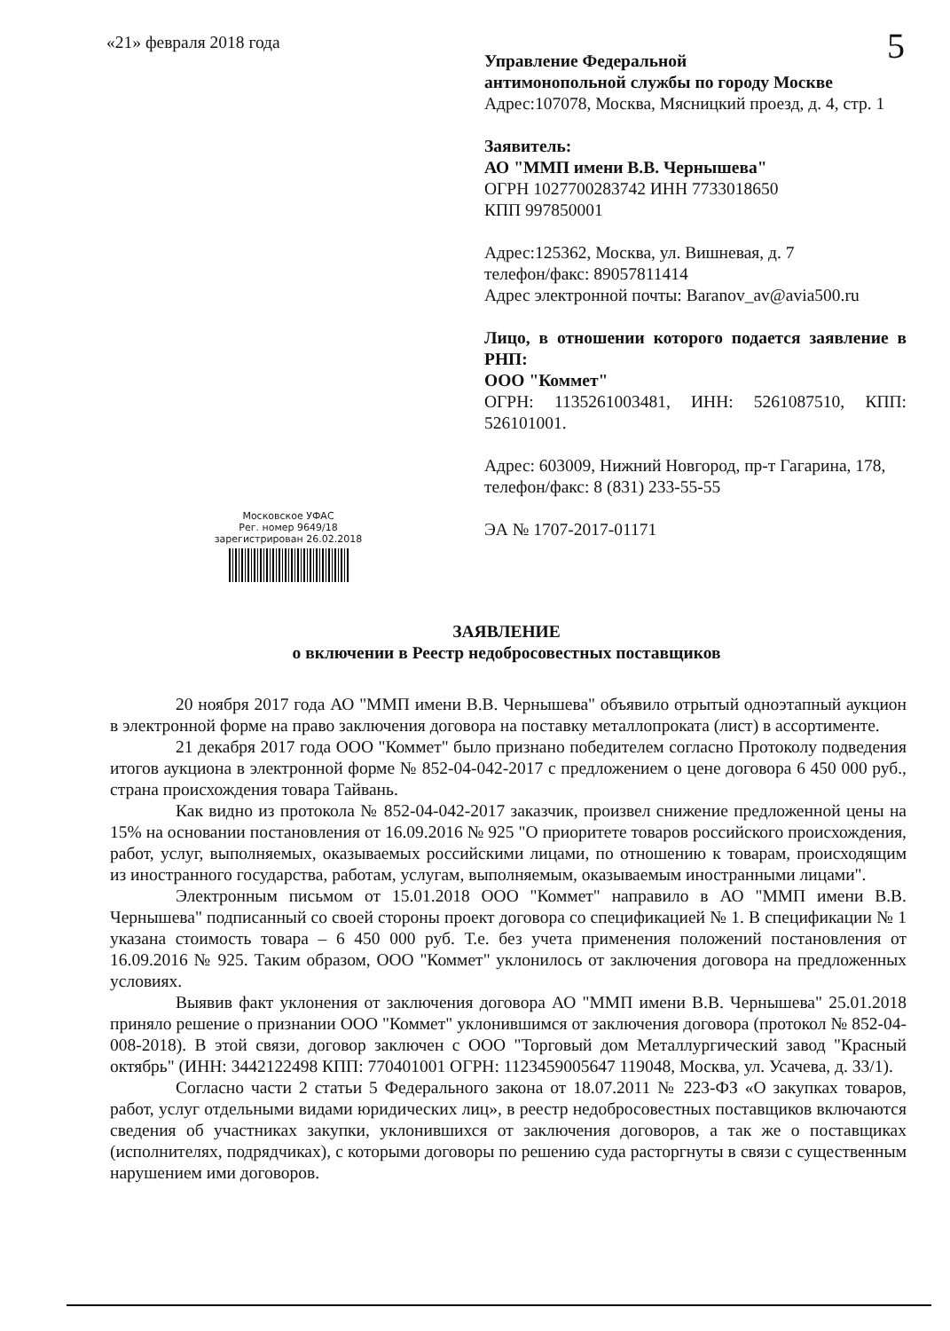«21» февраля 2018 года 5
Управление Федеральной
антимонопольной службы по городу Москве
Адрес:107078, Москва, Мясницкий проезд, д. 4, стр. 1
Заявитель:
АО "ММП имени В.В. Чернышева"
ОГРН 1027700283742 ИНН 7733018650
КПП 997850001
Адрес:125362, Москва, ул. Вишневая, д. 7
телефон/факс: 89057811414
Адрес электронной почты: Baranov_av@avia500.ru
Лицо, в отношении которого подается заявление в РНП:
ООО "Коммет"
ОГРН: 1135261003481, ИНН: 5261087510, КПП: 526101001.
Адрес: 603009, Нижний Новгород, пр-т Гагарина, 178,
телефон/факс: 8 (831) 233-55-55
ЭА № 1707-2017-01171
Московское УФАС
Рег. номер 9649/18
зарегистрирован 26.02.2018
ЗАЯВЛЕНИЕ
о включении в Реестр недобросовестных поставщиков
20 ноября 2017 года АО "ММП имени В.В. Чернышева" объявило отрытый одноэтапный аукцион в электронной форме на право заключения договора на поставку металлопроката (лист) в ассортименте.
21 декабря 2017 года ООО "Коммет" было признано победителем согласно Протоколу подведения итогов аукциона в электронной форме № 852-04-042-2017 с предложением о цене договора 6 450 000 руб., страна происхождения товара Тайвань.
Как видно из протокола № 852-04-042-2017 заказчик, произвел снижение предложенной цены на 15% на основании постановления от 16.09.2016 № 925 "О приоритете товаров российского происхождения, работ, услуг, выполняемых, оказываемых российскими лицами, по отношению к товарам, происходящим из иностранного государства, работам, услугам, выполняемым, оказываемым иностранными лицами".
Электронным письмом от 15.01.2018 ООО "Коммет" направило в АО "ММП имени В.В. Чернышева" подписанный со своей стороны проект договора со спецификацией № 1. В спецификации № 1 указана стоимость товара – 6 450 000 руб. Т.е. без учета применения положений постановления от 16.09.2016 № 925. Таким образом, ООО "Коммет" уклонилось от заключения договора на предложенных условиях.
Выявив факт уклонения от заключения договора АО "ММП имени В.В. Чернышева" 25.01.2018 приняло решение о признании ООО "Коммет" уклонившимся от заключения договора (протокол № 852-04-008-2018). В этой связи, договор заключен с ООО "Торговый дом Металлургический завод "Красный октябрь" (ИНН: 3442122498 КПП: 770401001 ОГРН: 1123459005647 119048, Москва, ул. Усачева, д. 33/1).
Согласно части 2 статьи 5 Федерального закона от 18.07.2011 № 223-ФЗ «О закупках товаров, работ, услуг отдельными видами юридических лиц», в реестр недобросовестных поставщиков включаются сведения об участниках закупки, уклонившихся от заключения договоров, а так же о поставщиках (исполнителях, подрядчиках), с которыми договоры по решению суда расторгнуты в связи с существенным нарушением ими договоров.